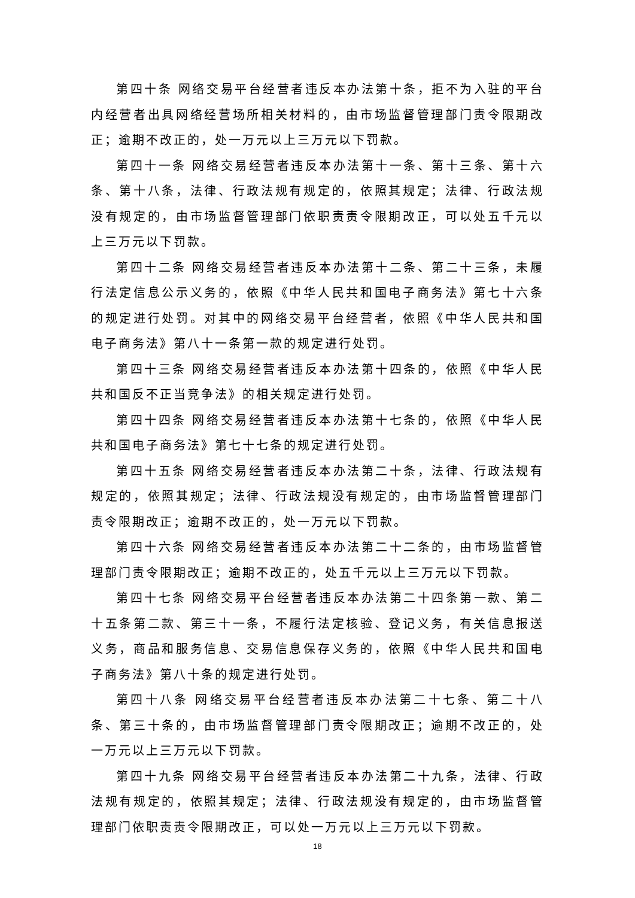第四十条 网络交易平台经营者违反本办法第十条，拒不为入驻的平台内经营者出具网络经营场所相关材料的，由市场监督管理部门责令限期改正；逾期不改正的，处一万元以上三万元以下罚款。
第四十一条 网络交易经营者违反本办法第十一条、第十三条、第十六条、第十八条，法律、行政法规有规定的，依照其规定；法律、行政法规没有规定的，由市场监督管理部门依职责责令限期改正，可以处五千元以上三万元以下罚款。
第四十二条 网络交易经营者违反本办法第十二条、第二十三条，未履行法定信息公示义务的，依照《中华人民共和国电子商务法》第七十六条的规定进行处罚。对其中的网络交易平台经营者，依照《中华人民共和国电子商务法》第八十一条第一款的规定进行处罚。
第四十三条 网络交易经营者违反本办法第十四条的，依照《中华人民共和国反不正当竞争法》的相关规定进行处罚。
第四十四条 网络交易经营者违反本办法第十七条的，依照《中华人民共和国电子商务法》第七十七条的规定进行处罚。
第四十五条 网络交易经营者违反本办法第二十条，法律、行政法规有规定的，依照其规定；法律、行政法规没有规定的，由市场监督管理部门责令限期改正；逾期不改正的，处一万元以下罚款。
第四十六条 网络交易经营者违反本办法第二十二条的，由市场监督管理部门责令限期改正；逾期不改正的，处五千元以上三万元以下罚款。
第四十七条 网络交易平台经营者违反本办法第二十四条第一款、第二十五条第二款、第三十一条，不履行法定核验、登记义务，有关信息报送义务，商品和服务信息、交易信息保存义务的，依照《中华人民共和国电子商务法》第八十条的规定进行处罚。
第四十八条 网络交易平台经营者违反本办法第二十七条、第二十八条、第三十条的，由市场监督管理部门责令限期改正；逾期不改正的，处一万元以上三万元以下罚款。
第四十九条 网络交易平台经营者违反本办法第二十九条，法律、行政法规有规定的，依照其规定；法律、行政法规没有规定的，由市场监督管理部门依职责责令限期改正，可以处一万元以上三万元以下罚款。
18